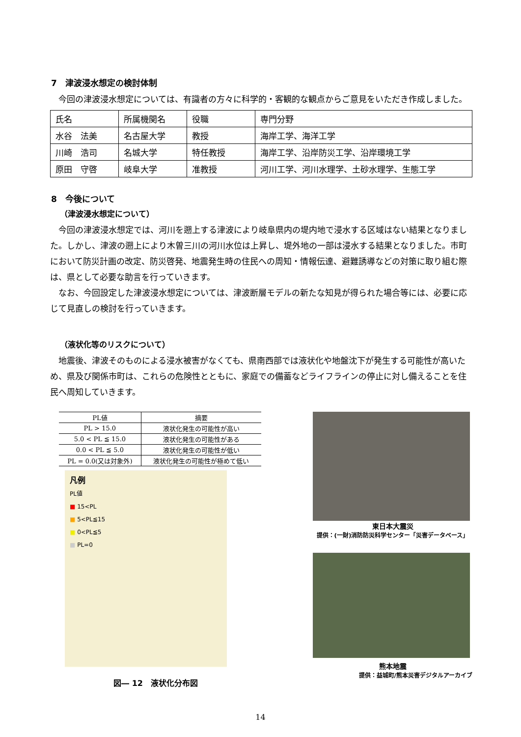7　津波浸水想定の検討体制
今回の津波浸水想定については、有識者の方々に科学的・客観的な観点からご意見をいただき作成しました。
| 氏名 | 所属機関名 | 役職 | 専門分野 |
| 水谷 法美 | 名古屋大学 | 教授 | 海岸工学、海洋工学 |
| 川崎 浩司 | 名城大学 | 特任教授 | 海岸工学、沿岸防災工学、沿岸環境工学 |
| 原田 守啓 | 岐阜大学 | 准教授 | 河川工学、河川水理学、土砂水理学、生態工学 |
8　今後について
（津波浸水想定について）
今回の津波浸水想定では、河川を遡上する津波により岐阜県内の堤内地で浸水する区域はない結果となりました。しかし、津波の遡上により木曽三川の河川水位は上昇し、堤外地の一部は浸水する結果となりました。市町において防災計画の改定、防災啓発、地震発生時の住民への周知・情報伝達、避難誘導などの対策に取り組む際は、県として必要な助言を行っていきます。
なお、今回設定した津波浸水想定については、津波断層モデルの新たな知見が得られた場合等には、必要に応じて見直しの検討を行っていきます。
（液状化等のリスクについて）
地震後、津波そのものによる浸水被害がなくても、県南西部では液状化や地盤沈下が発生する可能性が高いため、県及び関係市町は、これらの危険性とともに、家庭での備蓄などライフラインの停止に対し備えることを住民へ周知していきます。
| PL値 | 摘要 |
| --- | --- |
| PL > 15.0 | 液状化発生の可能性が高い |
| 5.0 < PL ≦ 15.0 | 液状化発生の可能性がある |
| 0.0 < PL ≦ 5.0 | 液状化発生の可能性が低い |
| PL = 0.0(又は対象外) | 液状化発生の可能性が極めて低い |
凡例
PL値
■ 15<PL
■ 5<PL≦15
■ 0<PL≦5
■ PL=0
図― 12　液状化分布図
東日本大震災
提供：(一財)消防防災科学センター「災害データベース」
熊本地震
提供：益城町/熊本災害デジタルアーカイブ
14